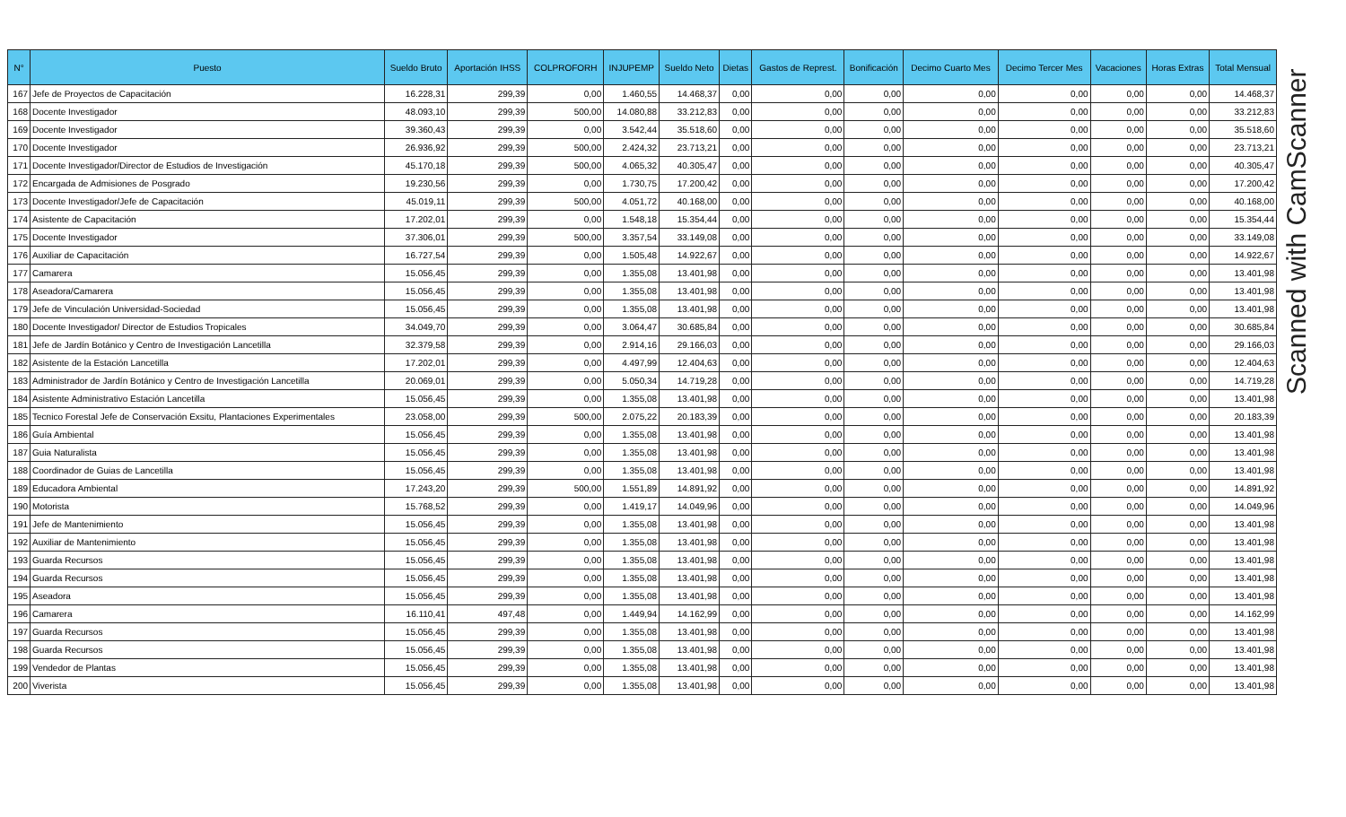| N° | Puesto | Sueldo Bruto | Aportación IHSS | COLPROFORH | INJUPEMP | Sueldo Neto | Dietas | Gastos de Represt. | Bonificación | Decimo Cuarto Mes | Decimo Tercer Mes | Vacaciones | Horas Extras | Total Mensual |
| --- | --- | --- | --- | --- | --- | --- | --- | --- | --- | --- | --- | --- | --- | --- |
| 167 | Jefe de Proyectos de Capacitación | 16.228,31 | 299,39 | 0,00 | 1.460,55 | 14.468,37 | 0,00 | 0,00 | 0,00 | 0,00 | 0,00 | 0,00 | 0,00 | 14.468,37 |
| 168 | Docente Investigador | 48.093,10 | 299,39 | 500,00 | 14.080,88 | 33.212,83 | 0,00 | 0,00 | 0,00 | 0,00 | 0,00 | 0,00 | 0,00 | 33.212,83 |
| 169 | Docente Investigador | 39.360,43 | 299,39 | 0,00 | 3.542,44 | 35.518,60 | 0,00 | 0,00 | 0,00 | 0,00 | 0,00 | 0,00 | 0,00 | 35.518,60 |
| 170 | Docente Investigador | 26.936,92 | 299,39 | 500,00 | 2.424,32 | 23.713,21 | 0,00 | 0,00 | 0,00 | 0,00 | 0,00 | 0,00 | 0,00 | 23.713,21 |
| 171 | Docente Investigador/Director de Estudios de Investigación | 45.170,18 | 299,39 | 500,00 | 4.065,32 | 40.305,47 | 0,00 | 0,00 | 0,00 | 0,00 | 0,00 | 0,00 | 0,00 | 40.305,47 |
| 172 | Encargada de Admisiones de Posgrado | 19.230,56 | 299,39 | 0,00 | 1.730,75 | 17.200,42 | 0,00 | 0,00 | 0,00 | 0,00 | 0,00 | 0,00 | 0,00 | 17.200,42 |
| 173 | Docente Investigador/Jefe de Capacitación | 45.019,11 | 299,39 | 500,00 | 4.051,72 | 40.168,00 | 0,00 | 0,00 | 0,00 | 0,00 | 0,00 | 0,00 | 0,00 | 40.168,00 |
| 174 | Asistente de Capacitación | 17.202,01 | 299,39 | 0,00 | 1.548,18 | 15.354,44 | 0,00 | 0,00 | 0,00 | 0,00 | 0,00 | 0,00 | 0,00 | 15.354,44 |
| 175 | Docente Investigador | 37.306,01 | 299,39 | 500,00 | 3.357,54 | 33.149,08 | 0,00 | 0,00 | 0,00 | 0,00 | 0,00 | 0,00 | 0,00 | 33.149,08 |
| 176 | Auxiliar de Capacitación | 16.727,54 | 299,39 | 0,00 | 1.505,48 | 14.922,67 | 0,00 | 0,00 | 0,00 | 0,00 | 0,00 | 0,00 | 0,00 | 14.922,67 |
| 177 | Camarera | 15.056,45 | 299,39 | 0,00 | 1.355,08 | 13.401,98 | 0,00 | 0,00 | 0,00 | 0,00 | 0,00 | 0,00 | 0,00 | 13.401,98 |
| 178 | Aseadora/Camarera | 15.056,45 | 299,39 | 0,00 | 1.355,08 | 13.401,98 | 0,00 | 0,00 | 0,00 | 0,00 | 0,00 | 0,00 | 0,00 | 13.401,98 |
| 179 | Jefe de Vinculación Universidad-Sociedad | 15.056,45 | 299,39 | 0,00 | 1.355,08 | 13.401,98 | 0,00 | 0,00 | 0,00 | 0,00 | 0,00 | 0,00 | 0,00 | 13.401,98 |
| 180 | Docente Investigador/ Director de Estudios Tropicales | 34.049,70 | 299,39 | 0,00 | 3.064,47 | 30.685,84 | 0,00 | 0,00 | 0,00 | 0,00 | 0,00 | 0,00 | 0,00 | 30.685,84 |
| 181 | Jefe de Jardín Botánico y Centro de Investigación Lancetilla | 32.379,58 | 299,39 | 0,00 | 2.914,16 | 29.166,03 | 0,00 | 0,00 | 0,00 | 0,00 | 0,00 | 0,00 | 0,00 | 29.166,03 |
| 182 | Asistente de la Estación Lancetilla | 17.202,01 | 299,39 | 0,00 | 4.497,99 | 12.404,63 | 0,00 | 0,00 | 0,00 | 0,00 | 0,00 | 0,00 | 0,00 | 12.404,63 |
| 183 | Administrador de Jardín Botánico y Centro de Investigación Lancetilla | 20.069,01 | 299,39 | 0,00 | 5.050,34 | 14.719,28 | 0,00 | 0,00 | 0,00 | 0,00 | 0,00 | 0,00 | 0,00 | 14.719,28 |
| 184 | Asistente Administrativo Estación Lancetilla | 15.056,45 | 299,39 | 0,00 | 1.355,08 | 13.401,98 | 0,00 | 0,00 | 0,00 | 0,00 | 0,00 | 0,00 | 0,00 | 13.401,98 |
| 185 | Tecnico Forestal Jefe de Conservación Exsitu, Plantaciones Experimentales | 23.058,00 | 299,39 | 500,00 | 2.075,22 | 20.183,39 | 0,00 | 0,00 | 0,00 | 0,00 | 0,00 | 0,00 | 0,00 | 20.183,39 |
| 186 | Guía Ambiental | 15.056,45 | 299,39 | 0,00 | 1.355,08 | 13.401,98 | 0,00 | 0,00 | 0,00 | 0,00 | 0,00 | 0,00 | 0,00 | 13.401,98 |
| 187 | Guia Naturalista | 15.056,45 | 299,39 | 0,00 | 1.355,08 | 13.401,98 | 0,00 | 0,00 | 0,00 | 0,00 | 0,00 | 0,00 | 0,00 | 13.401,98 |
| 188 | Coordinador de Guias de Lancetilla | 15.056,45 | 299,39 | 0,00 | 1.355,08 | 13.401,98 | 0,00 | 0,00 | 0,00 | 0,00 | 0,00 | 0,00 | 0,00 | 13.401,98 |
| 189 | Educadora Ambiental | 17.243,20 | 299,39 | 500,00 | 1.551,89 | 14.891,92 | 0,00 | 0,00 | 0,00 | 0,00 | 0,00 | 0,00 | 0,00 | 14.891,92 |
| 190 | Motorista | 15.768,52 | 299,39 | 0,00 | 1.419,17 | 14.049,96 | 0,00 | 0,00 | 0,00 | 0,00 | 0,00 | 0,00 | 0,00 | 14.049,96 |
| 191 | Jefe de Mantenimiento | 15.056,45 | 299,39 | 0,00 | 1.355,08 | 13.401,98 | 0,00 | 0,00 | 0,00 | 0,00 | 0,00 | 0,00 | 0,00 | 13.401,98 |
| 192 | Auxiliar de Mantenimiento | 15.056,45 | 299,39 | 0,00 | 1.355,08 | 13.401,98 | 0,00 | 0,00 | 0,00 | 0,00 | 0,00 | 0,00 | 0,00 | 13.401,98 |
| 193 | Guarda Recursos | 15.056,45 | 299,39 | 0,00 | 1.355,08 | 13.401,98 | 0,00 | 0,00 | 0,00 | 0,00 | 0,00 | 0,00 | 0,00 | 13.401,98 |
| 194 | Guarda Recursos | 15.056,45 | 299,39 | 0,00 | 1.355,08 | 13.401,98 | 0,00 | 0,00 | 0,00 | 0,00 | 0,00 | 0,00 | 0,00 | 13.401,98 |
| 195 | Aseadora | 15.056,45 | 299,39 | 0,00 | 1.355,08 | 13.401,98 | 0,00 | 0,00 | 0,00 | 0,00 | 0,00 | 0,00 | 0,00 | 13.401,98 |
| 196 | Camarera | 16.110,41 | 497,48 | 0,00 | 1.449,94 | 14.162,99 | 0,00 | 0,00 | 0,00 | 0,00 | 0,00 | 0,00 | 0,00 | 14.162,99 |
| 197 | Guarda Recursos | 15.056,45 | 299,39 | 0,00 | 1.355,08 | 13.401,98 | 0,00 | 0,00 | 0,00 | 0,00 | 0,00 | 0,00 | 0,00 | 13.401,98 |
| 198 | Guarda Recursos | 15.056,45 | 299,39 | 0,00 | 1.355,08 | 13.401,98 | 0,00 | 0,00 | 0,00 | 0,00 | 0,00 | 0,00 | 0,00 | 13.401,98 |
| 199 | Vendedor de Plantas | 15.056,45 | 299,39 | 0,00 | 1.355,08 | 13.401,98 | 0,00 | 0,00 | 0,00 | 0,00 | 0,00 | 0,00 | 0,00 | 13.401,98 |
| 200 | Viverista | 15.056,45 | 299,39 | 0,00 | 1.355,08 | 13.401,98 | 0,00 | 0,00 | 0,00 | 0,00 | 0,00 | 0,00 | 0,00 | 13.401,98 |
Scanned with CamScanner